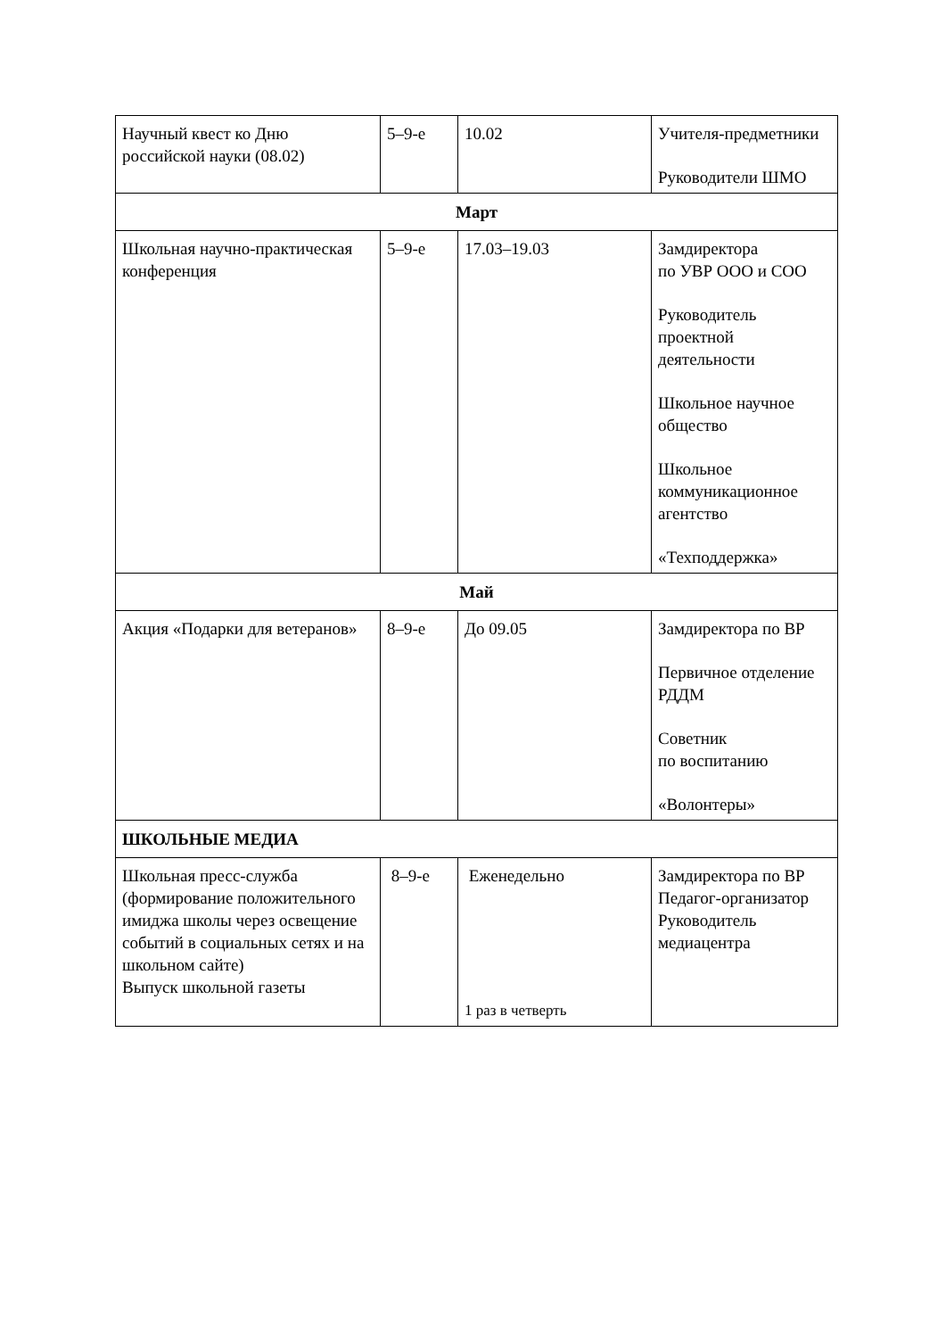| Научный квест ко Дню российской науки (08.02) | 5–9-е | 10.02 | Учителя-предметники Руководители ШМО |
| Март | | | |
| Школьная научно-практическая конференция | 5–9-е | 17.03–19.03 | Замдиректора по УВР ООО и СОО Руководитель проектной деятельности Школьное научное общество Школьное коммуникационное агентство «Техподдержка» |
| Май | | | |
| Акция «Подарки для ветеранов» | 8–9-е | До 09.05 | Замдиректора по ВР Первичное отделение РДДМ Советник по воспитанию «Волонтеры» |
| ШКОЛЬНЫЕ МЕДИА | | | |
| Школьная пресс-служба (формирование положительного имиджа школы через освещение событий в социальных сетях и на школьном сайте) Выпуск школьной газеты | 8–9-е | Еженедельно 1 раз в четверть | Замдиректора по ВР Педагог-организатор Руководитель медиацентра |